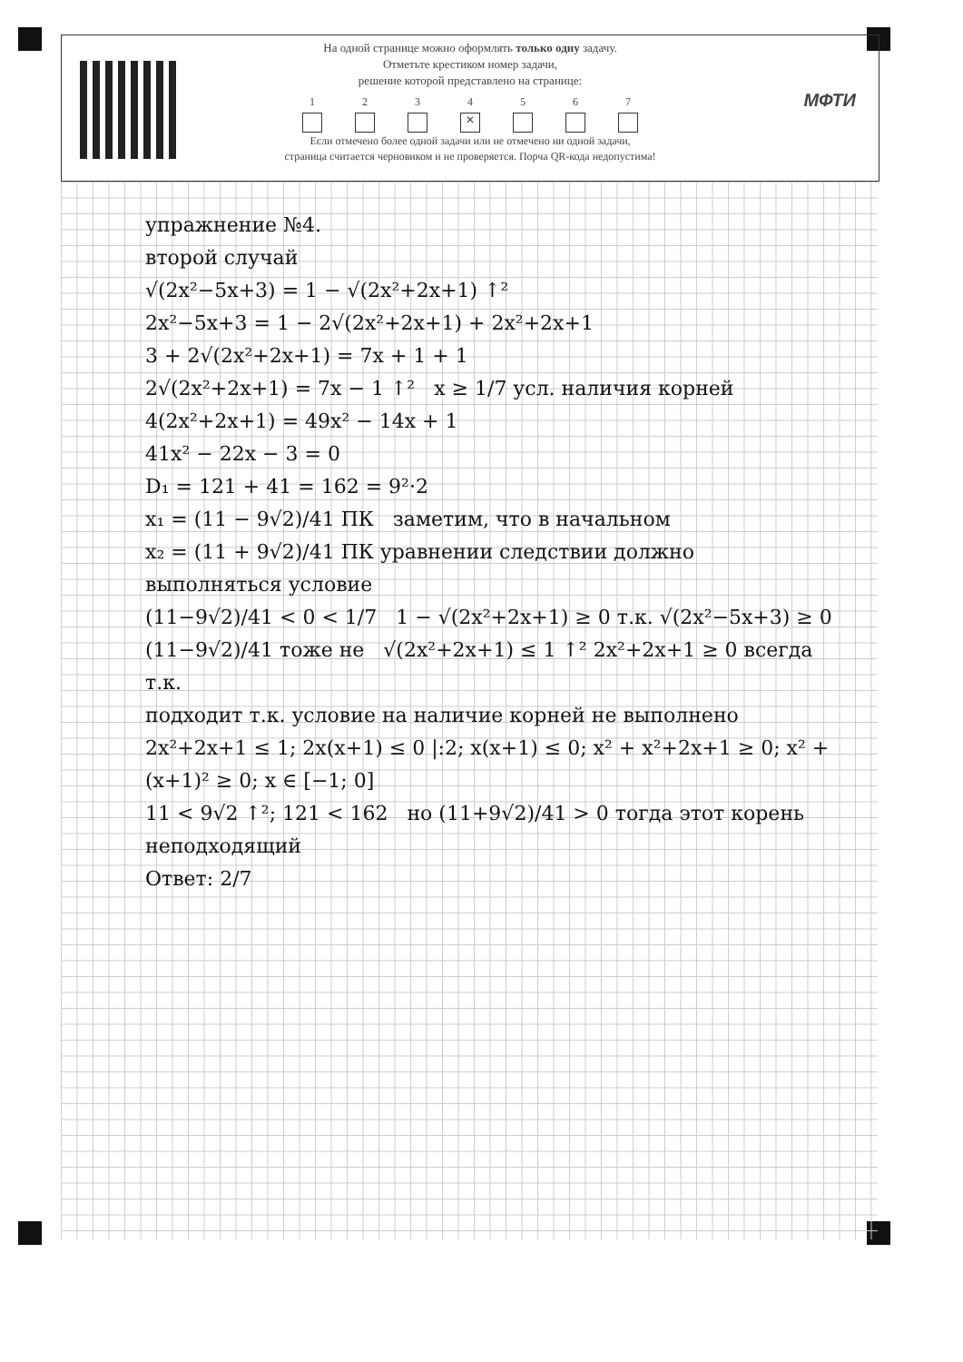На одной странице можно оформлять только одну задачу.
Отметьте крестиком номер задачи,
решение которой представлено на странице:
1 2 3 4
✕
5 6 7
Если отмечено более одной задачи или не отмечено ни одной задачи,
страница считается черновиком и не проверяется. Порча QR-кода недопустима!
МФТИ
упражнение №4.
второй случай
√(2x²−5x+3) = 1 − √(2x²+2x+1) ↑²
2x²−5x+3 = 1 − 2√(2x²+2x+1) + 2x²+2x+1
3 + 2√(2x²+2x+1) = 7x + 1 + 1
2√(2x²+2x+1) = 7x − 1 ↑² x ≥ 1/7 усл. наличия корней
4(2x²+2x+1) = 49x² − 14x + 1
41x² − 22x − 3 = 0
D₁ = 121 + 41 = 162 = 9²·2
x₁ = (11 − 9√2)/41 ПК заметим, что в начальном
x₂ = (11 + 9√2)/41 ПК уравнении следствии должно выполняться условие
(11−9√2)/41 < 0 < 1/7 1 − √(2x²+2x+1) ≥ 0 т.к. √(2x²−5x+3) ≥ 0
(11−9√2)/41 тоже не √(2x²+2x+1) ≤ 1 ↑² 2x²+2x+1 ≥ 0 всегда т.к.
подходит т.к. условие на наличие корней не выполнено 2x²+2x+1 ≤ 1; 2x(x+1) ≤ 0 |:2; x(x+1) ≤ 0; x² + x²+2x+1 ≥ 0; x² + (x+1)² ≥ 0; x ∈ [−1; 0]
11 < 9√2 ↑²; 121 < 162 но (11+9√2)/41 > 0 тогда этот корень неподходящий
Ответ: 2/7